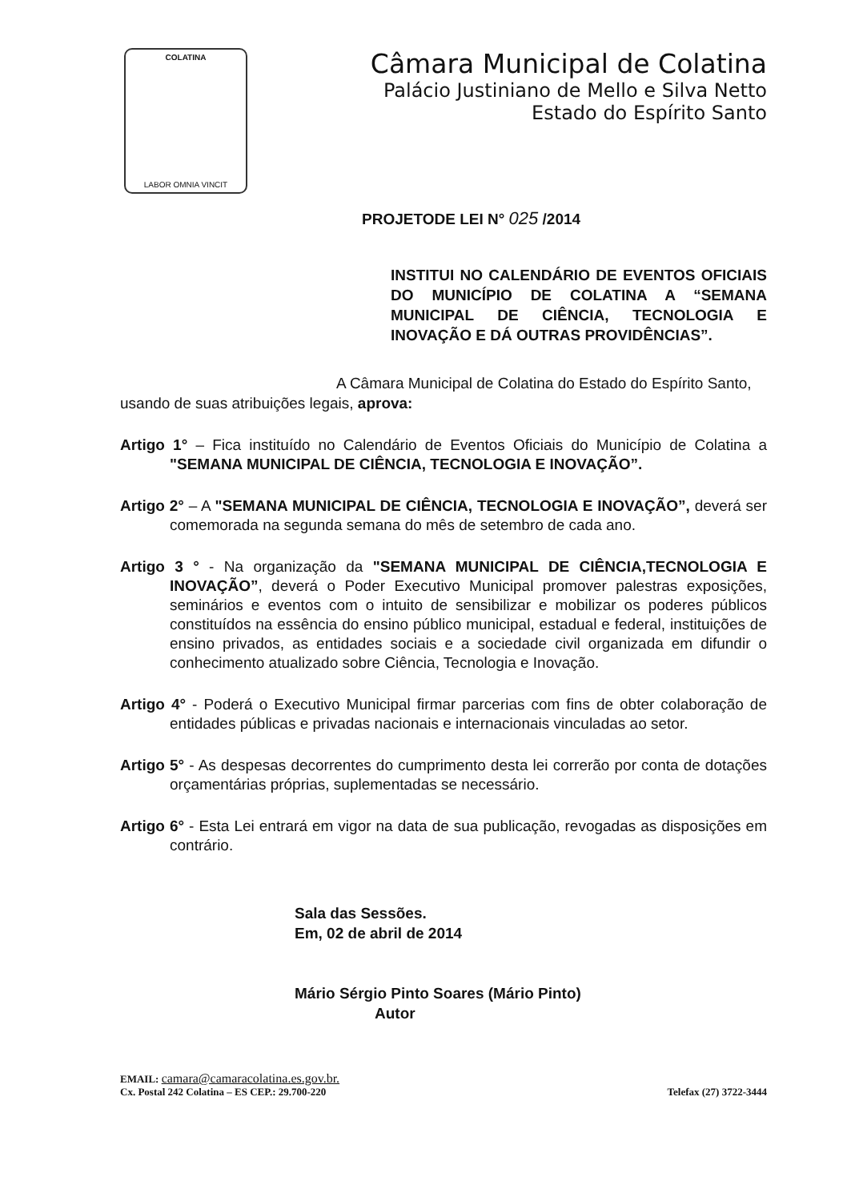COLATINA
LABOR OMNIA VINCIT
Câmara Municipal de Colatina
Palácio Justiniano de Mello e Silva Netto
Estado do Espírito Santo
PROJETODE LEI N° 025 /2014
INSTITUI NO CALENDÁRIO DE EVENTOS OFICIAIS DO MUNICÍPIO DE COLATINA A “SEMANA MUNICIPAL DE CIÊNCIA, TECNOLOGIA E INOVAÇÃO E DÁ OUTRAS PROVIDÊNCIAS”.
A Câmara Municipal de Colatina do Estado do Espírito Santo, usando de suas atribuições legais, aprova:
Artigo 1° – Fica instituído no Calendário de Eventos Oficiais do Município de Colatina a "SEMANA MUNICIPAL DE CIÊNCIA, TECNOLOGIA E INOVAÇÃO”.
Artigo 2° – A "SEMANA MUNICIPAL DE CIÊNCIA, TECNOLOGIA E INOVAÇÃO”, deverá ser comemorada na segunda semana do mês de setembro de cada ano.
Artigo 3 ° - Na organização da "SEMANA MUNICIPAL DE CIÊNCIA,TECNOLOGIA E INOVAÇÃO”, deverá o Poder Executivo Municipal promover palestras exposições, seminários e eventos com o intuito de sensibilizar e mobilizar os poderes públicos constituídos na essência do ensino público municipal, estadual e federal, instituições de ensino privados, as entidades sociais e a sociedade civil organizada em difundir o conhecimento atualizado sobre Ciência, Tecnologia e Inovação.
Artigo 4° - Poderá o Executivo Municipal firmar parcerias com fins de obter colaboração de entidades públicas e privadas nacionais e internacionais vinculadas ao setor.
Artigo 5° - As despesas decorrentes do cumprimento desta lei correrão por conta de dotações orçamentárias próprias, suplementadas se necessário.
Artigo 6° - Esta Lei entrará em vigor na data de sua publicação, revogadas as disposições em contrário.
Sala das Sessões.
Em, 02 de abril de 2014
Mário Sérgio Pinto Soares (Mário Pinto)
Autor
EMAIL: camara@camaracolatina.es.gov.br.
Cx. Postal 242 Colatina – ES CEP.: 29.700-220 Telefax (27) 3722-3444